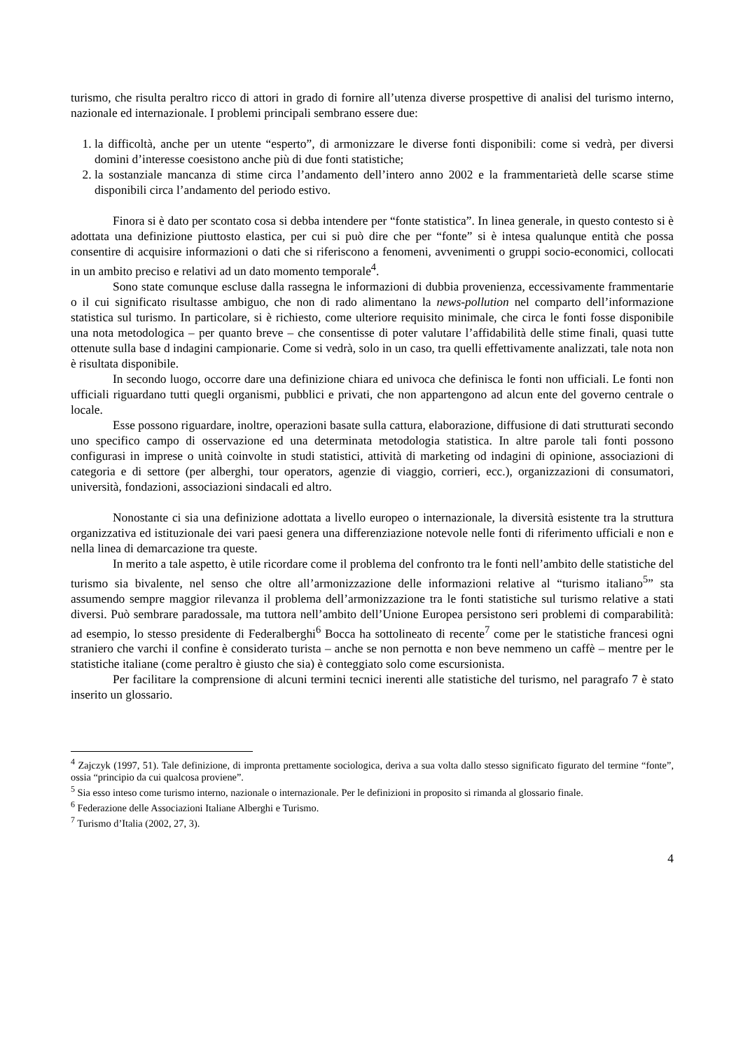turismo, che risulta peraltro ricco di attori in grado di fornire all’utenza diverse prospettive di analisi del turismo interno, nazionale ed internazionale. I problemi principali sembrano essere due:
1. la difficoltà, anche per un utente “esperto”, di armonizzare le diverse fonti disponibili: come si vedrà, per diversi domini d’interesse coesistono anche più di due fonti statistiche;
2. la sostanziale mancanza di stime circa l’andamento dell’intero anno 2002 e la frammentarietà delle scarse stime disponibili circa l’andamento del periodo estivo.
Finora si è dato per scontato cosa si debba intendere per “fonte statistica”. In linea generale, in questo contesto si è adottata una definizione piuttosto elastica, per cui si può dire che per “fonte” si è intesa qualunque entità che possa consentire di acquisire informazioni o dati che si riferiscono a fenomeni, avvenimenti o gruppi socio-economici, collocati in un ambito preciso e relativi ad un dato momento temporale<sup>4</sup>.
Sono state comunque escluse dalla rassegna le informazioni di dubbia provenienza, eccessivamente frammentarie o il cui significato risultasse ambiguo, che non di rado alimentano la news-pollution nel comparto dell’informazione statistica sul turismo. In particolare, si è richiesto, come ulteriore requisito minimale, che circa le fonti fosse disponibile una nota metodologica – per quanto breve – che consentisse di poter valutare l’affidabilità delle stime finali, quasi tutte ottenute sulla base d indagini campionarie. Come si vedrà, solo in un caso, tra quelli effettivamente analizzati, tale nota non è risultata disponibile.
In secondo luogo, occorre dare una definizione chiara ed univoca che definisca le fonti non ufficiali. Le fonti non ufficiali riguardano tutti quegli organismi, pubblici e privati, che non appartengono ad alcun ente del governo centrale o locale.
Esse possono riguardare, inoltre, operazioni basate sulla cattura, elaborazione, diffusione di dati strutturati secondo uno specifico campo di osservazione ed una determinata metodologia statistica. In altre parole tali fonti possono configurasi in imprese o unità coinvolte in studi statistici, attività di marketing od indagini di opinione, associazioni di categoria e di settore (per alberghi, tour operators, agenzie di viaggio, corrieri, ecc.), organizzazioni di consumatori, università, fondazioni, associazioni sindacali ed altro.
Nonostante ci sia una definizione adottata a livello europeo o internazionale, la diversità esistente tra la struttura organizzativa ed istituzionale dei vari paesi genera una differenziazione notevole nelle fonti di riferimento ufficiali e non e nella linea di demarcazione tra queste.
In merito a tale aspetto, è utile ricordare come il problema del confronto tra le fonti nell’ambito delle statistiche del turismo sia bivalente, nel senso che oltre all’armonizzazione delle informazioni relative al “turismo italiano<sup>5</sup>” sta assumendo sempre maggior rilevanza il problema dell’armonizzazione tra le fonti statistiche sul turismo relative a stati diversi. Può sembrare paradossale, ma tuttora nell’ambito dell’Unione Europea persistono seri problemi di comparabilità: ad esempio, lo stesso presidente di Federalberghi<sup>6</sup> Bocca ha sottolineato di recente<sup>7</sup> come per le statistiche francesi ogni straniero che varchi il confine è considerato turista – anche se non pernotta e non beve nemmeno un caffè – mentre per le statistiche italiane (come peraltro è giusto che sia) è conteggiato solo come escursionista.
Per facilitare la comprensione di alcuni termini tecnici inerenti alle statistiche del turismo, nel paragrafo 7 è stato inserito un glossario.
<sup>4</sup> Zajczyk (1997, 51). Tale definizione, di impronta prettamente sociologica, deriva a sua volta dallo stesso significato figurato del termine “fonte”, ossia “principio da cui qualcosa proviene”.
<sup>5</sup> Sia esso inteso come turismo interno, nazionale o internazionale. Per le definizioni in proposito si rimanda al glossario finale.
<sup>6</sup> Federazione delle Associazioni Italiane Alberghi e Turismo.
<sup>7</sup> Turismo d’Italia (2002, 27, 3).
4